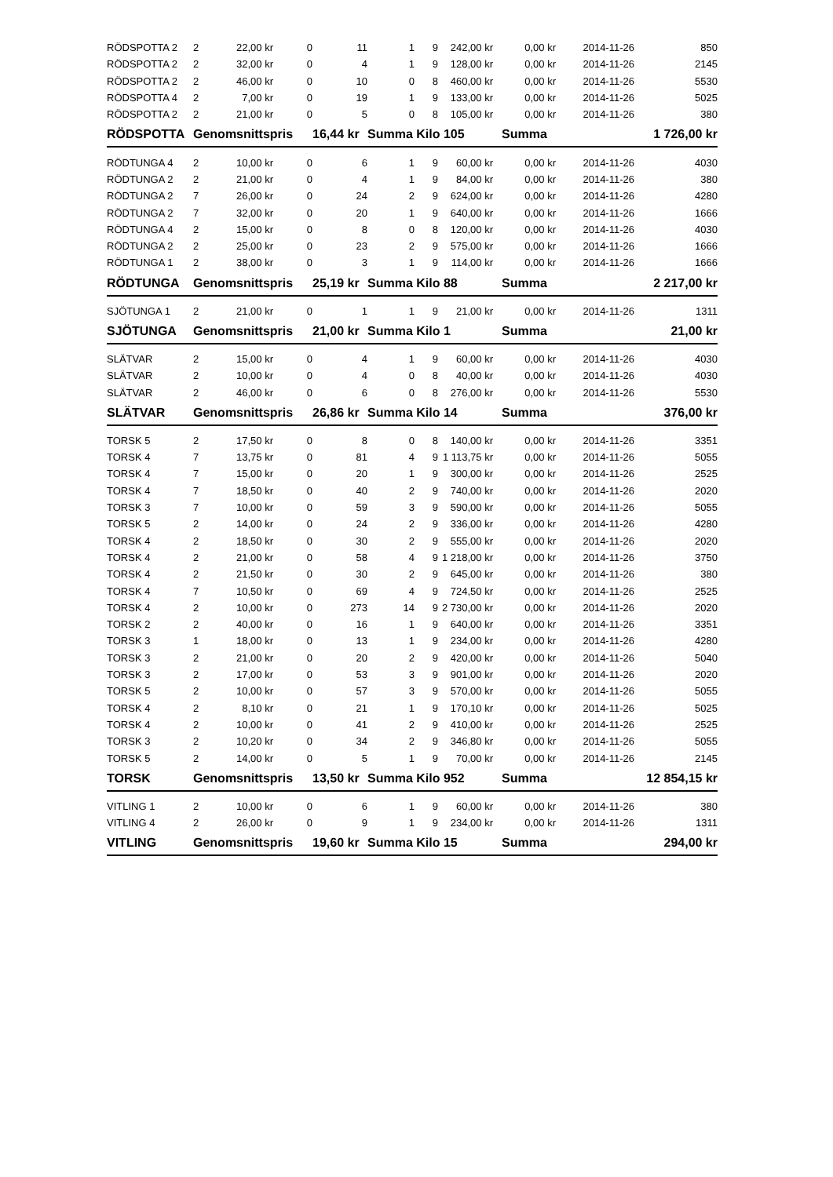| RÖDSPOTTA 2 | 2 | 22,00 kr | 0 | 11 | 1 | 9 | 242,00 kr | 0,00 kr | 2014-11-26 | 850 |
| RÖDSPOTTA 2 | 2 | 32,00 kr | 0 | 4 | 1 | 9 | 128,00 kr | 0,00 kr | 2014-11-26 | 2145 |
| RÖDSPOTTA 2 | 2 | 46,00 kr | 0 | 10 | 0 | 8 | 460,00 kr | 0,00 kr | 2014-11-26 | 5530 |
| RÖDSPOTTA 4 | 2 | 7,00 kr | 0 | 19 | 1 | 9 | 133,00 kr | 0,00 kr | 2014-11-26 | 5025 |
| RÖDSPOTTA 2 | 2 | 21,00 kr | 0 | 5 | 0 | 8 | 105,00 kr | 0,00 kr | 2014-11-26 | 380 |
| RÖDSPOTTA | Genomsnittspris | | | 16,44 kr | Summa Kilo 105 | | | Summa | 1 726,00 kr | |
| RÖDTUNGA 4 | 2 | 10,00 kr | 0 | 6 | 1 | 9 | 60,00 kr | 0,00 kr | 2014-11-26 | 4030 |
| RÖDTUNGA 2 | 2 | 21,00 kr | 0 | 4 | 1 | 9 | 84,00 kr | 0,00 kr | 2014-11-26 | 380 |
| RÖDTUNGA 2 | 7 | 26,00 kr | 0 | 24 | 2 | 9 | 624,00 kr | 0,00 kr | 2014-11-26 | 4280 |
| RÖDTUNGA 2 | 7 | 32,00 kr | 0 | 20 | 1 | 9 | 640,00 kr | 0,00 kr | 2014-11-26 | 1666 |
| RÖDTUNGA 4 | 2 | 15,00 kr | 0 | 8 | 0 | 8 | 120,00 kr | 0,00 kr | 2014-11-26 | 4030 |
| RÖDTUNGA 2 | 2 | 25,00 kr | 0 | 23 | 2 | 9 | 575,00 kr | 0,00 kr | 2014-11-26 | 1666 |
| RÖDTUNGA 1 | 2 | 38,00 kr | 0 | 3 | 1 | 9 | 114,00 kr | 0,00 kr | 2014-11-26 | 1666 |
| RÖDTUNGA | Genomsnittspris | | | 25,19 kr | Summa Kilo 88 | | | Summa | 2 217,00 kr | |
| SJÖTUNGA 1 | 2 | 21,00 kr | 0 | 1 | 1 | 9 | 21,00 kr | 0,00 kr | 2014-11-26 | 1311 |
| SJÖTUNGA | Genomsnittspris | | | 21,00 kr | Summa Kilo 1 | | | Summa | 21,00 kr | |
| SLÄTVAR | 2 | 15,00 kr | 0 | 4 | 1 | 9 | 60,00 kr | 0,00 kr | 2014-11-26 | 4030 |
| SLÄTVAR | 2 | 10,00 kr | 0 | 4 | 0 | 8 | 40,00 kr | 0,00 kr | 2014-11-26 | 4030 |
| SLÄTVAR | 2 | 46,00 kr | 0 | 6 | 0 | 8 | 276,00 kr | 0,00 kr | 2014-11-26 | 5530 |
| SLÄTVAR | Genomsnittspris | | | 26,86 kr | Summa Kilo 14 | | | Summa | 376,00 kr | |
| TORSK 5 | 2 | 17,50 kr | 0 | 8 | 0 | 8 | 140,00 kr | 0,00 kr | 2014-11-26 | 3351 |
| TORSK 4 | 7 | 13,75 kr | 0 | 81 | 4 | 9 | 1 113,75 kr | 0,00 kr | 2014-11-26 | 5055 |
| TORSK 4 | 7 | 15,00 kr | 0 | 20 | 1 | 9 | 300,00 kr | 0,00 kr | 2014-11-26 | 2525 |
| TORSK 4 | 7 | 18,50 kr | 0 | 40 | 2 | 9 | 740,00 kr | 0,00 kr | 2014-11-26 | 2020 |
| TORSK 3 | 7 | 10,00 kr | 0 | 59 | 3 | 9 | 590,00 kr | 0,00 kr | 2014-11-26 | 5055 |
| TORSK 5 | 2 | 14,00 kr | 0 | 24 | 2 | 9 | 336,00 kr | 0,00 kr | 2014-11-26 | 4280 |
| TORSK 4 | 2 | 18,50 kr | 0 | 30 | 2 | 9 | 555,00 kr | 0,00 kr | 2014-11-26 | 2020 |
| TORSK 4 | 2 | 21,00 kr | 0 | 58 | 4 | 9 | 1 218,00 kr | 0,00 kr | 2014-11-26 | 3750 |
| TORSK 4 | 2 | 21,50 kr | 0 | 30 | 2 | 9 | 645,00 kr | 0,00 kr | 2014-11-26 | 380 |
| TORSK 4 | 7 | 10,50 kr | 0 | 69 | 4 | 9 | 724,50 kr | 0,00 kr | 2014-11-26 | 2525 |
| TORSK 4 | 2 | 10,00 kr | 0 | 273 | 14 | 9 | 2 730,00 kr | 0,00 kr | 2014-11-26 | 2020 |
| TORSK 2 | 2 | 40,00 kr | 0 | 16 | 1 | 9 | 640,00 kr | 0,00 kr | 2014-11-26 | 3351 |
| TORSK 3 | 1 | 18,00 kr | 0 | 13 | 1 | 9 | 234,00 kr | 0,00 kr | 2014-11-26 | 4280 |
| TORSK 3 | 2 | 21,00 kr | 0 | 20 | 2 | 9 | 420,00 kr | 0,00 kr | 2014-11-26 | 5040 |
| TORSK 3 | 2 | 17,00 kr | 0 | 53 | 3 | 9 | 901,00 kr | 0,00 kr | 2014-11-26 | 2020 |
| TORSK 5 | 2 | 10,00 kr | 0 | 57 | 3 | 9 | 570,00 kr | 0,00 kr | 2014-11-26 | 5055 |
| TORSK 4 | 2 | 8,10 kr | 0 | 21 | 1 | 9 | 170,10 kr | 0,00 kr | 2014-11-26 | 5025 |
| TORSK 4 | 2 | 10,00 kr | 0 | 41 | 2 | 9 | 410,00 kr | 0,00 kr | 2014-11-26 | 2525 |
| TORSK 3 | 2 | 10,20 kr | 0 | 34 | 2 | 9 | 346,80 kr | 0,00 kr | 2014-11-26 | 5055 |
| TORSK 5 | 2 | 14,00 kr | 0 | 5 | 1 | 9 | 70,00 kr | 0,00 kr | 2014-11-26 | 2145 |
| TORSK | Genomsnittspris | | | 13,50 kr | Summa Kilo 952 | | | Summa | 12 854,15 kr | |
| VITLING 1 | 2 | 10,00 kr | 0 | 6 | 1 | 9 | 60,00 kr | 0,00 kr | 2014-11-26 | 380 |
| VITLING 4 | 2 | 26,00 kr | 0 | 9 | 1 | 9 | 234,00 kr | 0,00 kr | 2014-11-26 | 1311 |
| VITLING | Genomsnittspris | | | 19,60 kr | Summa Kilo 15 | | | Summa | 294,00 kr | |